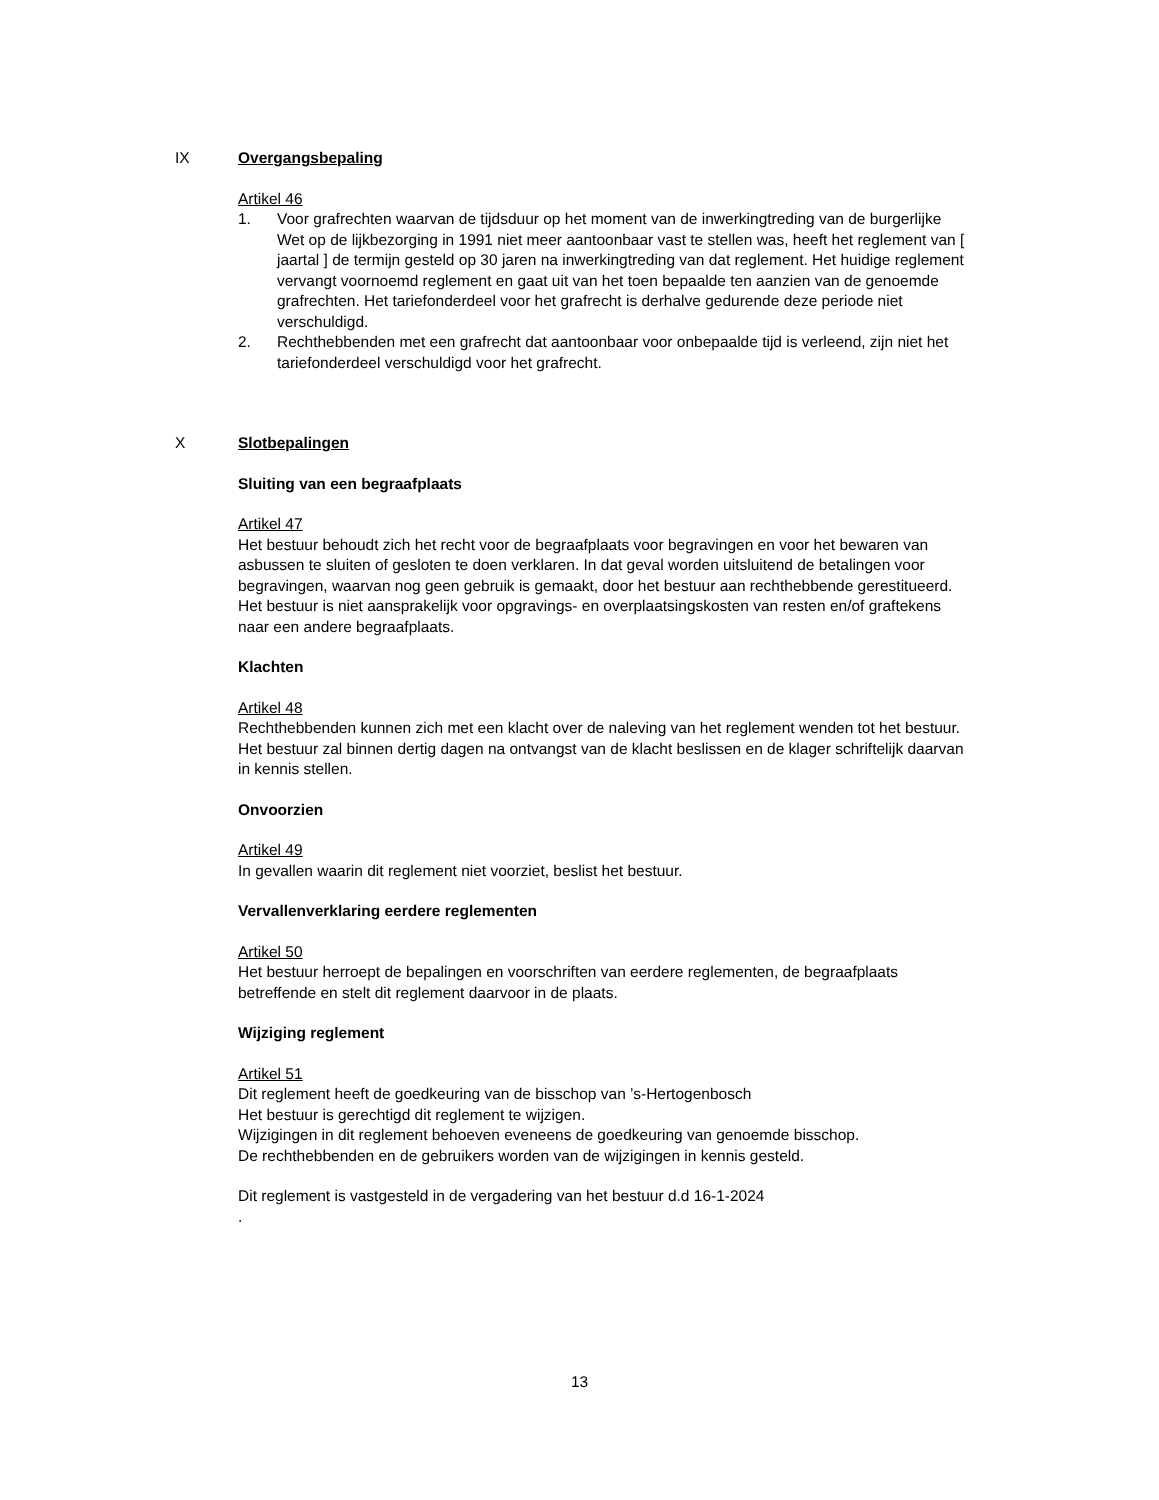IX Overgangsbepaling
Artikel 46
1. Voor grafrechten waarvan de tijdsduur op het moment van de inwerkingtreding van de burgerlijke Wet op de lijkbezorging in 1991 niet meer aantoonbaar vast te stellen was, heeft het reglement van [ jaartal ] de termijn gesteld op 30 jaren na inwerkingtreding van dat reglement. Het huidige reglement vervangt voornoemd reglement en gaat uit van het toen bepaalde ten aanzien van de genoemde grafrechten. Het tariefonderdeel voor het grafrecht is derhalve gedurende deze periode niet verschuldigd.
2. Rechthebbenden met een grafrecht dat aantoonbaar voor onbepaalde tijd is verleend, zijn niet het tariefonderdeel verschuldigd voor het grafrecht.
X Slotbepalingen
Sluiting van een begraafplaats
Artikel 47
Het bestuur behoudt zich het recht voor de begraafplaats voor begravingen en voor het bewaren van asbussen te sluiten of gesloten te doen verklaren. In dat geval worden uitsluitend de betalingen voor begravingen, waarvan nog geen gebruik is gemaakt, door het bestuur aan rechthebbende gerestitueerd.
Het bestuur is niet aansprakelijk voor opgravings- en overplaatsingskosten van resten en/of graftekens naar een andere begraafplaats.
Klachten
Artikel 48
Rechthebbenden kunnen zich met een klacht over de naleving van het reglement wenden tot het bestuur. Het bestuur zal binnen dertig dagen na ontvangst van de klacht beslissen en de klager schriftelijk daarvan in kennis stellen.
Onvoorzien
Artikel 49
In gevallen waarin dit reglement niet voorziet, beslist het bestuur.
Vervallenverklaring eerdere reglementen
Artikel 50
Het bestuur herroept de bepalingen en voorschriften van eerdere reglementen, de begraafplaats betreffende en stelt dit reglement daarvoor in de plaats.
Wijziging reglement
Artikel 51
Dit reglement heeft de goedkeuring van de bisschop van ’s-Hertogenbosch
Het bestuur is gerechtigd dit reglement te wijzigen.
Wijzigingen in dit reglement behoeven eveneens de goedkeuring van genoemde bisschop.
De rechthebbenden en de gebruikers worden van de wijzigingen in kennis gesteld.
Dit reglement is vastgesteld in de vergadering van het bestuur d.d 16-1-2024
.
13